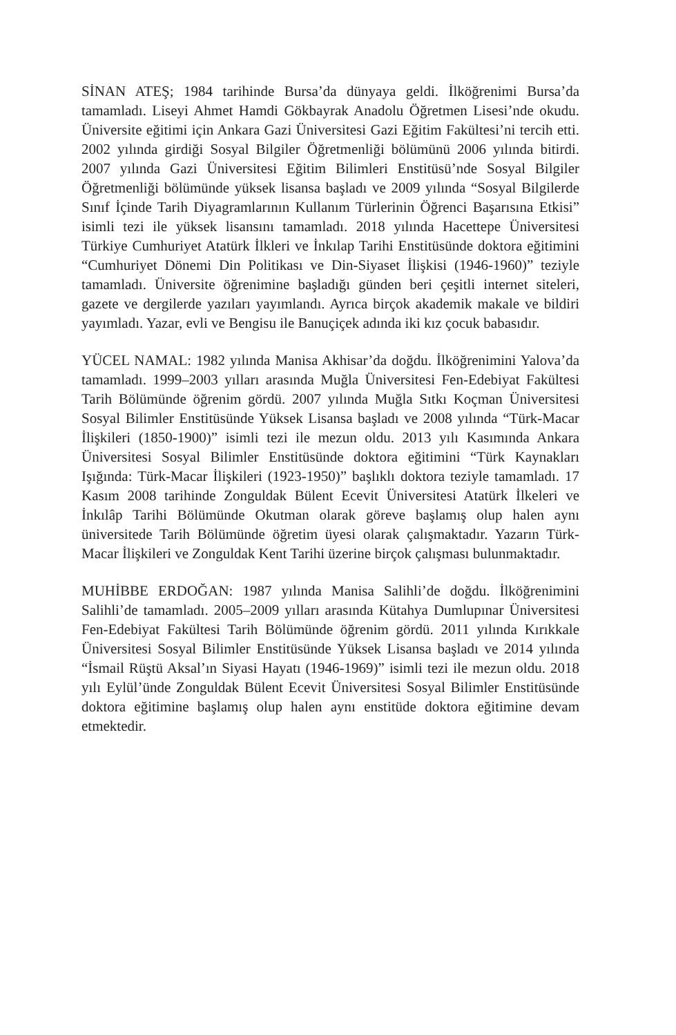SİNAN ATEŞ; 1984 tarihinde Bursa’da dünyaya geldi. İlköğrenimi Bursa’da tamamladı. Liseyi Ahmet Hamdi Gökbayrak Anadolu Öğretmen Lisesi’nde okudu. Üniversite eğitimi için Ankara Gazi Üniversitesi Gazi Eğitim Fakültesi’ni tercih etti. 2002 yılında girdiği Sosyal Bilgiler Öğretmenliği bölümünü 2006 yılında bitirdi. 2007 yılında Gazi Üniversitesi Eğitim Bilimleri Enstitüsü’nde Sosyal Bilgiler Öğretmenliği bölümünde yüksek lisansa başladı ve 2009 yılında “Sosyal Bilgilerde Sınıf İçinde Tarih Diyagramlarının Kullanım Türlerinin Öğrenci Başarısına Etkisi” isimli tezi ile yüksek lisansını tamamladı. 2018 yılında Hacettepe Üniversitesi Türkiye Cumhuriyet Atatürk İlkleri ve İnkılap Tarihi Enstitüsünde doktora eğitimini “Cumhuriyet Dönemi Din Politikası ve Din-Siyaset İlişkisi (1946-1960)” teziyle tamamladı. Üniversite öğrenimine başladığı günden beri çeşitli internet siteleri, gazete ve dergilerde yazıları yayımlandı. Ayrıca birçok akademik makale ve bildiri yayımladı. Yazar, evli ve Bengisu ile Banuçiçek adında iki kız çocuk babasıdır.
YÜCEL NAMAL: 1982 yılında Manisa Akhisar’da doğdu. İlköğrenimini Yalova’da tamamladı. 1999–2003 yılları arasında Muğla Üniversitesi Fen-Edebiyat Fakültesi Tarih Bölümünde öğrenim gördü. 2007 yılında Muğla Sıtkı Koçman Üniversitesi Sosyal Bilimler Enstitüsünde Yüksek Lisansa başladı ve 2008 yılında “Türk-Macar İlişkileri (1850-1900)” isimli tezi ile mezun oldu. 2013 yılı Kasımında Ankara Üniversitesi Sosyal Bilimler Enstitüsünde doktora eğitimini “Türk Kaynakları Işığında: Türk-Macar İlişkileri (1923-1950)” başlıklı doktora teziyle tamamladı. 17 Kasım 2008 tarihinde Zonguldak Bülent Ecevit Üniversitesi Atatürk İlkeleri ve İnkılâp Tarihi Bölümünde Okutman olarak göreve başlamış olup halen aynı üniversitede Tarih Bölümünde öğretim üyesi olarak çalışmaktadır. Yazarın Türk-Macar İlişkileri ve Zonguldak Kent Tarihi üzerine birçok çalışması bulunmaktadır.
MUHİBBE ERDOĞAN: 1987 yılında Manisa Salihli’de doğdu. İlköğrenimini Salihli’de tamamladı. 2005–2009 yılları arasında Kütahya Dumlupınar Üniversitesi Fen-Edebiyat Fakültesi Tarih Bölümünde öğrenim gördü. 2011 yılında Kırıkkale Üniversitesi Sosyal Bilimler Enstitüsünde Yüksek Lisansa başladı ve 2014 yılında “İsmail Rüştü Aksal’ın Siyasi Hayatı (1946-1969)” isimli tezi ile mezun oldu. 2018 yılı Eylül’ünde Zonguldak Bülent Ecevit Üniversitesi Sosyal Bilimler Enstitüsünde doktora eğitimine başlamış olup halen aynı enstitüde doktora eğitimine devam etmektedir.